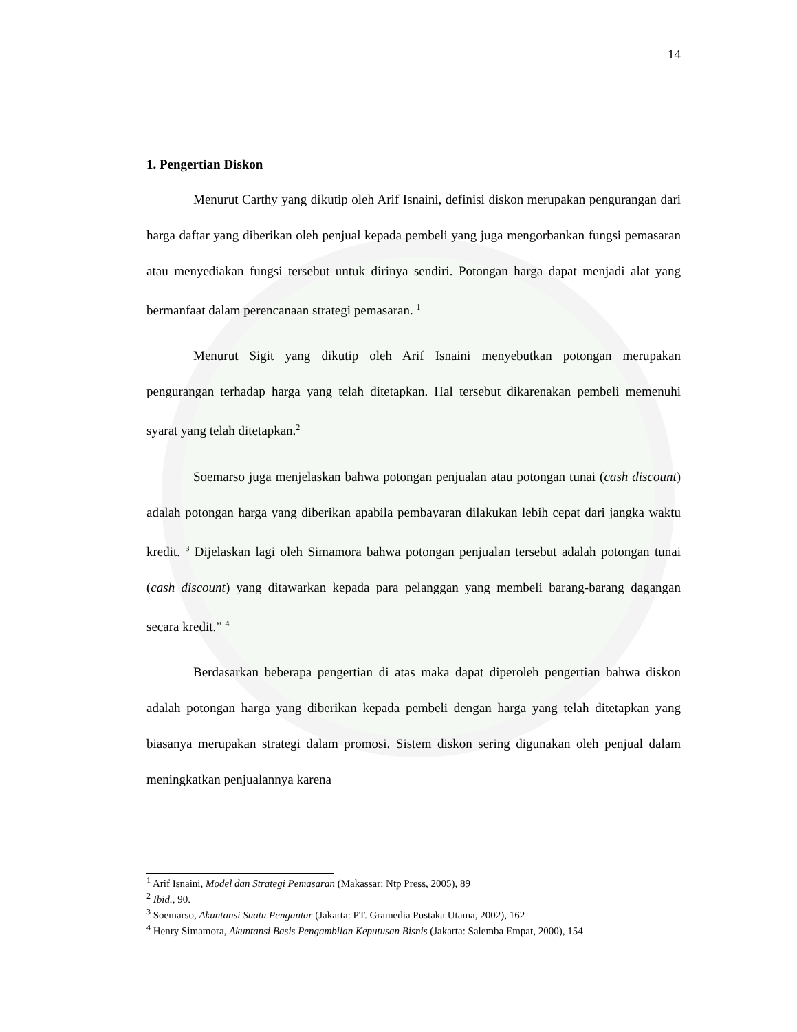14
1. Pengertian Diskon
Menurut Carthy yang dikutip oleh Arif Isnaini, definisi diskon merupakan pengurangan dari harga daftar yang diberikan oleh penjual kepada pembeli yang juga mengorbankan fungsi pemasaran atau menyediakan fungsi tersebut untuk dirinya sendiri. Potongan harga dapat menjadi alat yang bermanfaat dalam perencanaan strategi pemasaran. <sup>1</sup>
Menurut Sigit yang dikutip oleh Arif Isnaini menyebutkan potongan merupakan pengurangan terhadap harga yang telah ditetapkan. Hal tersebut dikarenakan pembeli memenuhi syarat yang telah ditetapkan.<sup>2</sup>
Soemarso juga menjelaskan bahwa potongan penjualan atau potongan tunai (cash discount) adalah potongan harga yang diberikan apabila pembayaran dilakukan lebih cepat dari jangka waktu kredit. <sup>3</sup> Dijelaskan lagi oleh Simamora bahwa potongan penjualan tersebut adalah potongan tunai (cash discount) yang ditawarkan kepada para pelanggan yang membeli barang-barang dagangan secara kredit.” <sup>4</sup>
Berdasarkan beberapa pengertian di atas maka dapat diperoleh pengertian bahwa diskon adalah potongan harga yang diberikan kepada pembeli dengan harga yang telah ditetapkan yang biasanya merupakan strategi dalam promosi. Sistem diskon sering digunakan oleh penjual dalam meningkatkan penjualannya karena
<sup>1</sup> Arif Isnaini, Model dan Strategi Pemasaran (Makassar: Ntp Press, 2005), 89
<sup>2</sup> Ibid., 90.
<sup>3</sup> Soemarso, Akuntansi Suatu Pengantar (Jakarta: PT. Gramedia Pustaka Utama, 2002), 162
<sup>4</sup> Henry Simamora, Akuntansi Basis Pengambilan Keputusan Bisnis (Jakarta: Salemba Empat, 2000), 154